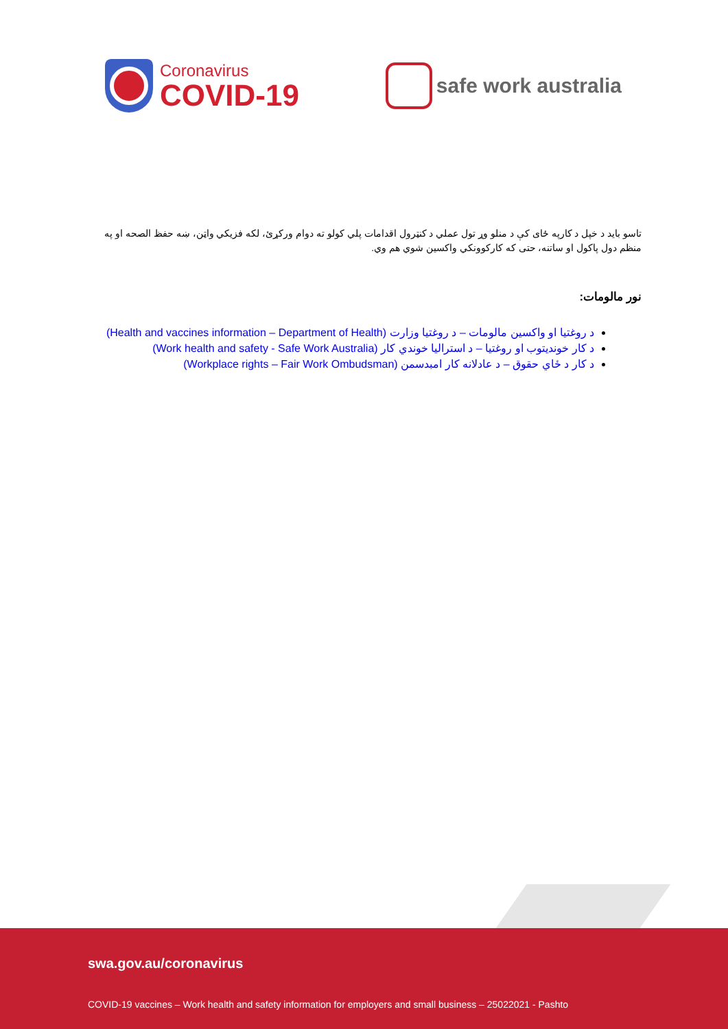Coronavirus
COVID-19
safe work australia
تاسو باید د خپل د کارپه ځای کې د منلو وړ تول عملي د کنټرول اقدامات پلي کولو ته دوام ورکړئ، لکه فزیکي واټن، ښه حفظ الصحه او په منظم دول پاکول او ساتنه، حتی که کارکوونکي واکسین شوي هم وي.
نور مالومات:
د روغتیا او واکسین مالومات – د روغتیا وزارت (Health and vaccines information – Department of Health)
د کار خوندیتوب او روغتیا – د استرالیا خوندي کار (Work health and safety - Safe Work Australia)
د کار د ځاي حقوق – د عادلانه کار امبدسمن (Workplace rights – Fair Work Ombudsman)
swa.gov.au/coronavirus
COVID-19 vaccines – Work health and safety information for employers and small business – 25022021 - Pashto